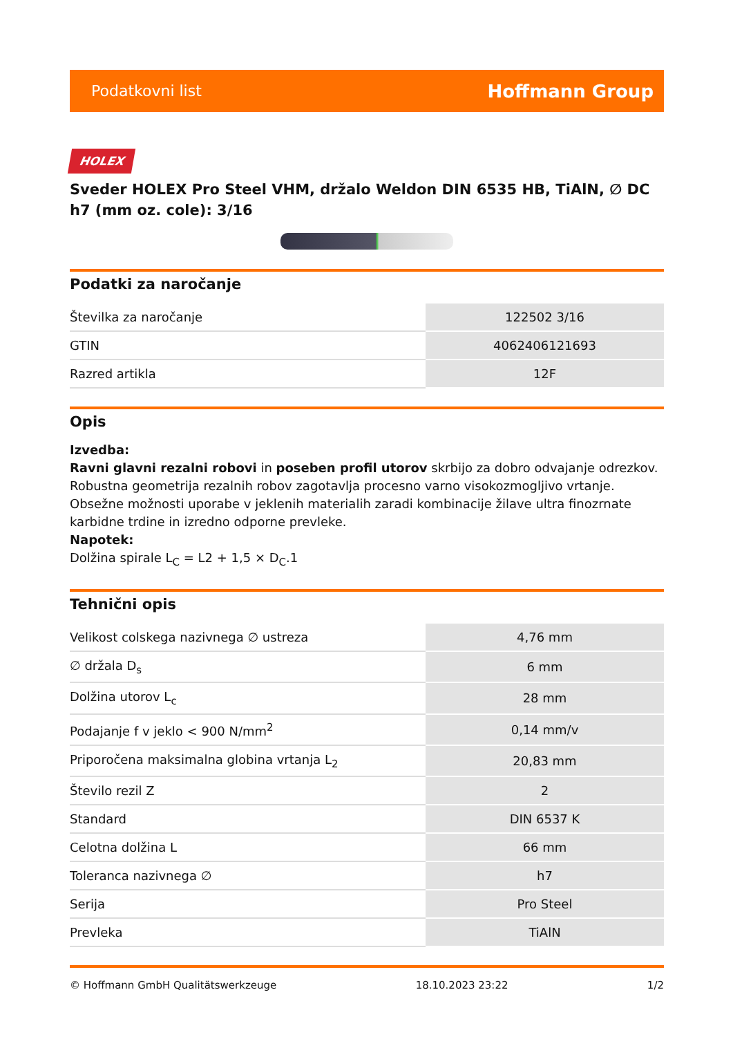Podatkovni list Hoffmann Group
HOLEX
Sveder HOLEX Pro Steel VHM, držalo Weldon DIN 6535 HB, TiAlN, ∅ DC h7 (mm oz. cole): 3/16
Podatki za naročanje
| Številka za naročanje | 122502 3/16 |
| GTIN | 4062406121693 |
| Razred artikla | 12F |
Opis
Izvedba:
Ravni glavni rezalni robovi in poseben profil utorov skrbijo za dobro odvajanje odrezkov. Robustna geometrija rezalnih robov zagotavlja procesno varno visokozmogljivo vrtanje. Obsežne možnosti uporabe v jeklenih materialih zaradi kombinacije žilave ultra finozrnate karbidne trdine in izredno odporne prevleke.
Napotek:
Dolžina spirale L<sub>C</sub> = L2 + 1,5 × D<sub>C</sub>.1
Tehnični opis
| Velikost colskega nazivnega ∅ ustreza | 4,76 mm |
| ∅ držala D<sub>s</sub> | 6 mm |
| Dolžina utorov L<sub>c</sub> | 28 mm |
| Podajanje f v jeklo < 900 N/mm<sup>2</sup> | 0,14 mm/v |
| Priporočena maksimalna globina vrtanja L<sub>2</sub> | 20,83 mm |
| Število rezil Z | 2 |
| Standard | DIN 6537 K |
| Celotna dolžina L | 66 mm |
| Toleranca nazivnega ∅ | h7 |
| Serija | Pro Steel |
| Prevleka | TiAlN |
© Hoffmann GmbH Qualitätswerkzeuge 18.10.2023 23:22 1/2